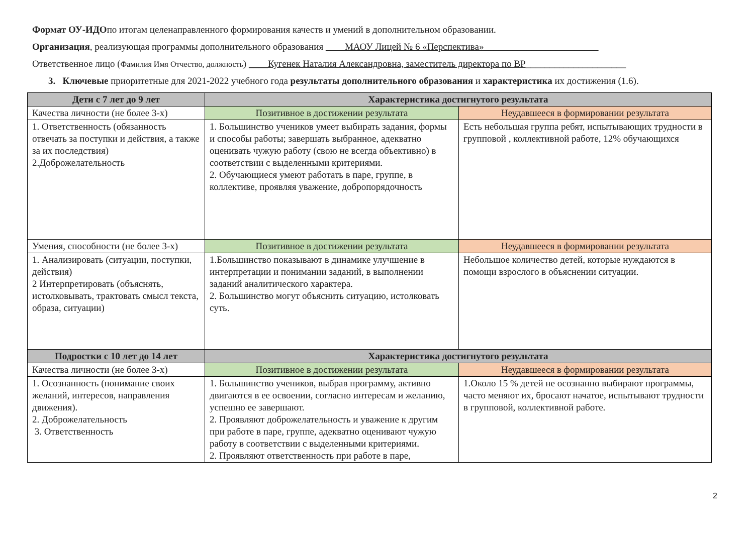Формат ОУ-ИДОпо итогам целенаправленного формирования качеств и умений в дополнительном образовании.
Организация, реализующая программы дополнительного образования ____МАОУ Лицей № 6 «Перспектива»________________________
Ответственное лицо (Фамилия Имя Отчество, должность) ____Кугенек Наталия Александровна, заместитель директора по ВР_____________________
3. Ключевые приоритетные для 2021-2022 учебного года результаты дополнительного образования и характеристика их достижения (1.6).
| Дети с 7 лет до 9 лет | Характеристика достигнутого результата | |
| --- | --- | --- |
| Качества личности (не более 3-х) | Позитивное в достижении результата | Неудавшееся в формировании результата |
| 1. Ответственность (обязанность отвечать за поступки и действия, а также за их последствия) 2.Доброжелательность | 1. Большинство учеников умеет выбирать задания, формы и способы работы; завершать выбранное, адекватно оценивать чужую работу (свою не всегда объективно) в соответствии с выделенными критериями. 2. Обучающиеся умеют работать в паре, группе, в коллективе, проявляя уважение, добропорядочность | Есть небольшая группа ребят, испытывающих трудности в групповой , коллективной работе, 12% обучающихся |
| Умения, способности (не более 3-х) | Позитивное в достижении результата | Неудавшееся в формировании результата |
| 1. Анализировать (ситуации, поступки, действия) 2 Интерпретировать (объяснять, истолковывать, трактовать смысл текста, образа, ситуации) | 1.Большинство показывают в динамике улучшение в интерпретации и понимании заданий, в выполнении заданий аналитического характера. 2. Большинство могут объяснить ситуацию, истолковать суть. | Небольшое количество детей, которые нуждаются в помощи взрослого в объяснении ситуации. |
| Подростки с 10 лет до 14 лет | Характеристика достигнутого результата | |
| Качества личности (не более 3-х) | Позитивное в достижении результата | Неудавшееся в формировании результата |
| 1. Осознанность (понимание своих желаний, интересов, направления движения). 2. Доброжелательность 3. Ответственность | 1. Большинство учеников, выбрав программу, активно двигаются в ее освоении, согласно интересам и желанию, успешно ее завершают. 2. Проявляют доброжелательность и уважение к другим при работе в паре, группе, адекватно оценивают чужую работу в соответствии с выделенными критериями. 2. Проявляют ответственность при работе в паре, | 1.Около 15 % детей не осознанно выбирают программы, часто меняют их, бросают начатое, испытывают трудности в групповой, коллективной работе. |
2